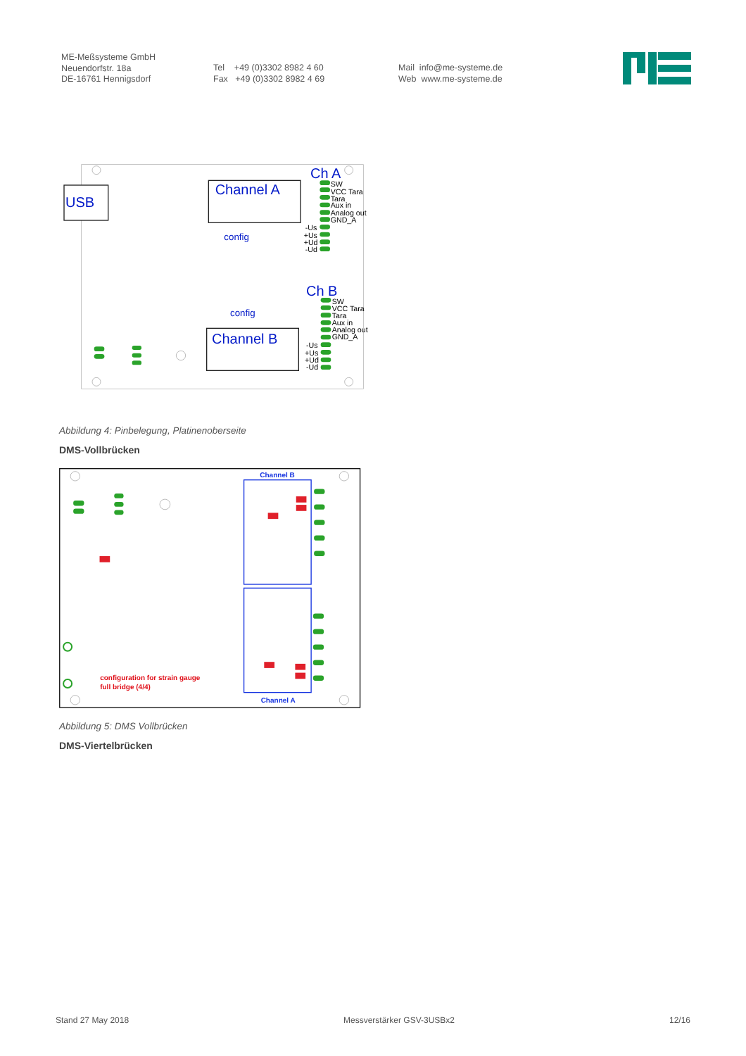ME-Meßsysteme GmbH
Neuendorfstr. 18a
DE-16761 Hennigsdorf
Tel +49 (0)3302 8982 4 60
Fax +49 (0)3302 8982 4 69
Mail info@me-systeme.de
Web www.me-systeme.de
USB
Channel A
config
Channel B
config
Ch A
Ch B
SW
VCC Tara
Tara
Aux in
Analog out
GND_A
-Us
+Us
+Ud
-Ud
SW
VCC Tara
Tara
Aux in
Analog out
GND_A
-Us
+Us
+Ud
-Ud
Abbildung 4: Pinbelegung, Platinenoberseite
DMS-Vollbrücken
Channel B
Channel A
configuration for strain gauge
full bridge (4/4)
Abbildung 5: DMS Vollbrücken
DMS-Viertelbrücken
Stand 27 May 2018 Messverstärker GSV-3USBx2 12/16